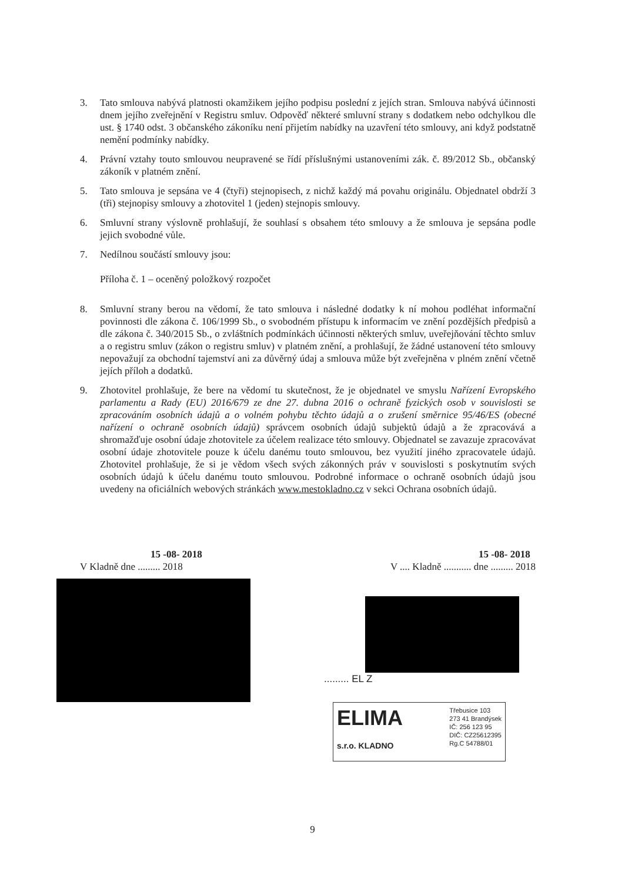3. Tato smlouva nabývá platnosti okamžikem jejího podpisu poslední z jejích stran. Smlouva nabývá účinnosti dnem jejího zveřejnění v Registru smluv. Odpověď některé smluvní strany s dodatkem nebo odchylkou dle ust. § 1740 odst. 3 občanského zákoníku není přijetím nabídky na uzavření této smlouvy, ani když podstatně nemění podmínky nabídky.
4. Právní vztahy touto smlouvou neupravené se řídí příslušnými ustanoveními zák. č. 89/2012 Sb., občanský zákoník v platném znění.
5. Tato smlouva je sepsána ve 4 (čtyři) stejnopisech, z nichž každý má povahu originálu. Objednatel obdrží 3 (tři) stejnopisy smlouvy a zhotovitel 1 (jeden) stejnopis smlouvy.
6. Smluvní strany výslovně prohlašují, že souhlasí s obsahem této smlouvy a že smlouva je sepsána podle jejich svobodné vůle.
7. Nedílnou součástí smlouvy jsou:
Příloha č. 1 – oceněný položkový rozpočet
8. Smluvní strany berou na vědomí, že tato smlouva i následné dodatky k ní mohou podléhat informační povinnosti dle zákona č. 106/1999 Sb., o svobodném přístupu k informacím ve znění pozdějších předpisů a dle zákona č. 340/2015 Sb., o zvláštních podmínkách účinnosti některých smluv, uveřejňování těchto smluv a o registru smluv (zákon o registru smluv) v platném znění, a prohlašují, že žádné ustanovení této smlouvy nepovažují za obchodní tajemství ani za důvěrný údaj a smlouva může být zveřejněna v plném znění včetně jejích příloh a dodatků.
9. Zhotovitel prohlašuje, že bere na vědomí tu skutečnost, že je objednatel ve smyslu Nařízení Evropského parlamentu a Rady (EU) 2016/679 ze dne 27. dubna 2016 o ochraně fyzických osob v souvislosti se zpracováním osobních údajů a o volném pohybu těchto údajů a o zrušení směrnice 95/46/ES (obecné nařízení o ochraně osobních údajů) správcem osobních údajů subjektů údajů a že zpracovává a shromažďuje osobní údaje zhotovitele za účelem realizace této smlouvy. Objednatel se zavazuje zpracovávat osobní údaje zhotovitele pouze k účelu danému touto smlouvou, bez využití jiného zpracovatele údajů. Zhotovitel prohlašuje, že si je vědom všech svých zákonných práv v souvislosti s poskytnutím svých osobních údajů k účelu danému touto smlouvou. Podrobné informace o ochraně osobních údajů jsou uvedeny na oficiálních webových stránkách www.mestokladno.cz v sekci Ochrana osobních údajů.
15 -08- 2018
V Kladně dne ......... 2018
15 -08- 2018
V .... Kladně ........... dne ......... 2018
......... EL Z
ELIMA
s.r.o. KLADNO
Třebusice 103
273 41 Brandýsek
IČ: 256 123 95
DIČ: CZ25612395
Rg.C 54788/01
9